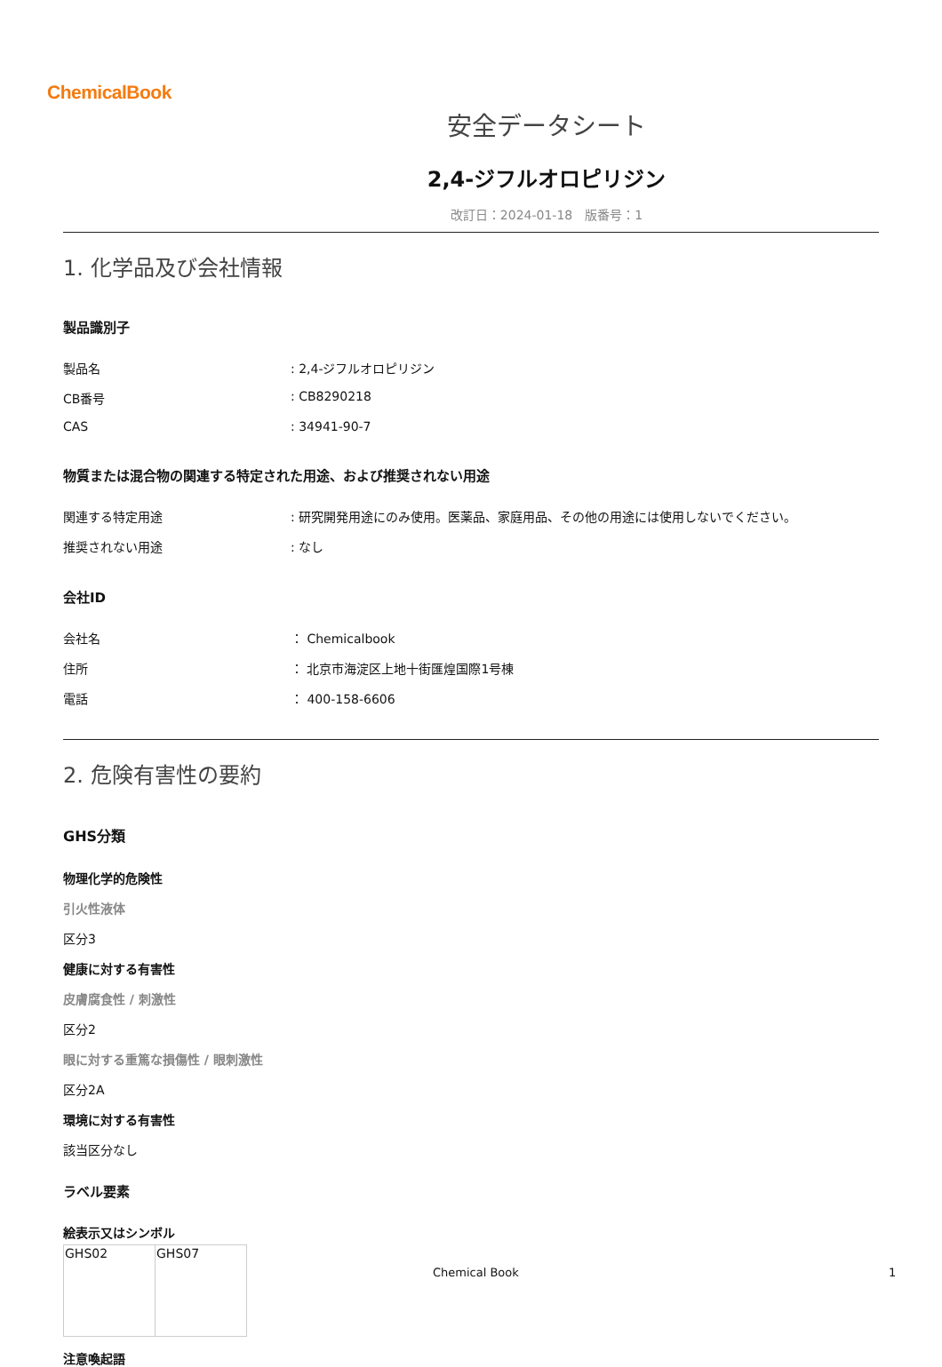ChemicalBook
安全データシート
2,4-ジフルオロピリジン
改訂日：2024-01-18　版番号：1
1. 化学品及び会社情報
製品識別子
| 製品名 | : 2,4-ジフルオロピリジン |
| CB番号 | : CB8290218 |
| CAS | : 34941-90-7 |
物質または混合物の関連する特定された用途、および推奨されない用途
| 関連する特定用途 | : 研究開発用途にのみ使用。医薬品、家庭用品、その他の用途には使用しないでください。 |
| 推奨されない用途 | : なし |
会社ID
| 会社名 | ： Chemicalbook |
| 住所 | ： 北京市海淀区上地十街匯煌国際1号棟 |
| 電話 | ： 400-158-6606 |
2. 危険有害性の要約
GHS分類
物理化学的危険性
引火性液体
区分3
健康に対する有害性
皮膚腐食性 / 刺激性
区分2
眼に対する重篤な損傷性 / 眼刺激性
区分2A
環境に対する有害性
該当区分なし
ラベル要素
絵表示又はシンボル
| GHS02 | GHS07 |
注意喚起語
Chemical Book 1